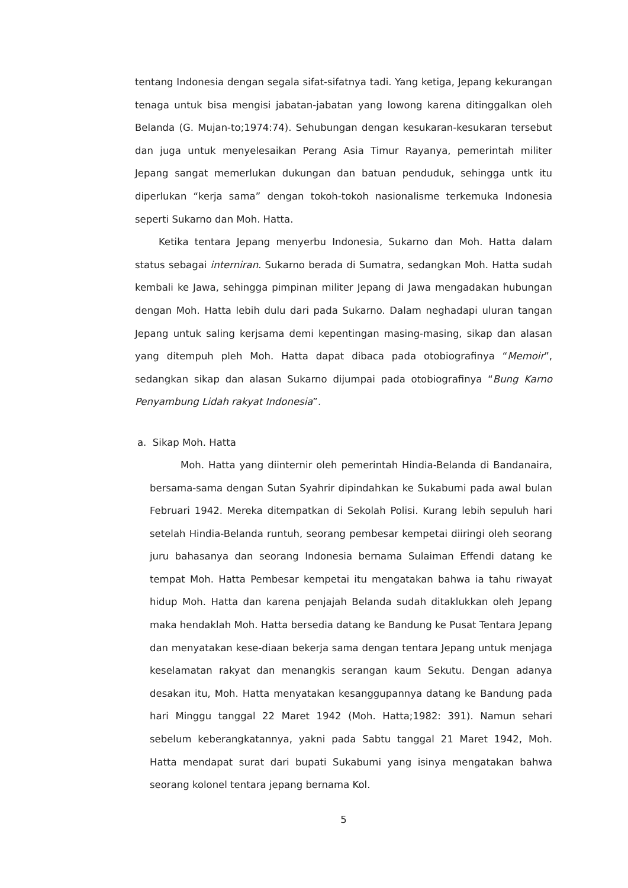tentang Indonesia dengan segala sifat-sifatnya tadi. Yang ketiga, Jepang kekurangan tenaga untuk bisa mengisi jabatan-jabatan yang lowong karena ditinggalkan oleh Belanda (G. Mujan-to;1974:74). Sehubungan dengan kesukaran-kesukaran tersebut dan juga untuk menyelesaikan Perang Asia Timur Rayanya, pemerintah militer Jepang sangat memerlukan dukungan dan batuan penduduk, sehingga untk itu diperlukan “kerja sama” dengan tokoh-tokoh nasionalisme terkemuka Indonesia seperti Sukarno dan Moh. Hatta.
Ketika tentara Jepang menyerbu Indonesia, Sukarno dan Moh. Hatta dalam status sebagai interniran. Sukarno berada di Sumatra, sedangkan Moh. Hatta sudah kembali ke Jawa, sehingga pimpinan militer Jepang di Jawa mengadakan hubungan dengan Moh. Hatta lebih dulu dari pada Sukarno. Dalam neghadapi uluran tangan Jepang untuk saling kerjsama demi kepentingan masing-masing, sikap dan alasan yang ditempuh pleh Moh. Hatta dapat dibaca pada otobiografinya “Memoir”, sedangkan sikap dan alasan Sukarno dijumpai pada otobiografinya “Bung Karno Penyambung Lidah rakyat Indonesia”.
a. Sikap Moh. Hatta
Moh. Hatta yang diinternir oleh pemerintah Hindia-Belanda di Bandanaira, bersama-sama dengan Sutan Syahrir dipindahkan ke Sukabumi pada awal bulan Februari 1942. Mereka ditempatkan di Sekolah Polisi. Kurang lebih sepuluh hari setelah Hindia-Belanda runtuh, seorang pembesar kempetai diiringi oleh seorang juru bahasanya dan seorang Indonesia bernama Sulaiman Effendi datang ke tempat Moh. Hatta Pembesar kempetai itu mengatakan bahwa ia tahu riwayat hidup Moh. Hatta dan karena penjajah Belanda sudah ditaklukkan oleh Jepang maka hendaklah Moh. Hatta bersedia datang ke Bandung ke Pusat Tentara Jepang dan menyatakan kese-diaan bekerja sama dengan tentara Jepang untuk menjaga keselamatan rakyat dan menangkis serangan kaum Sekutu. Dengan adanya desakan itu, Moh. Hatta menyatakan kesanggupannya datang ke Bandung pada hari Minggu tanggal 22 Maret 1942 (Moh. Hatta;1982: 391). Namun sehari sebelum keberangkatannya, yakni pada Sabtu tanggal 21 Maret 1942, Moh. Hatta mendapat surat dari bupati Sukabumi yang isinya mengatakan bahwa seorang kolonel tentara jepang bernama Kol.
5